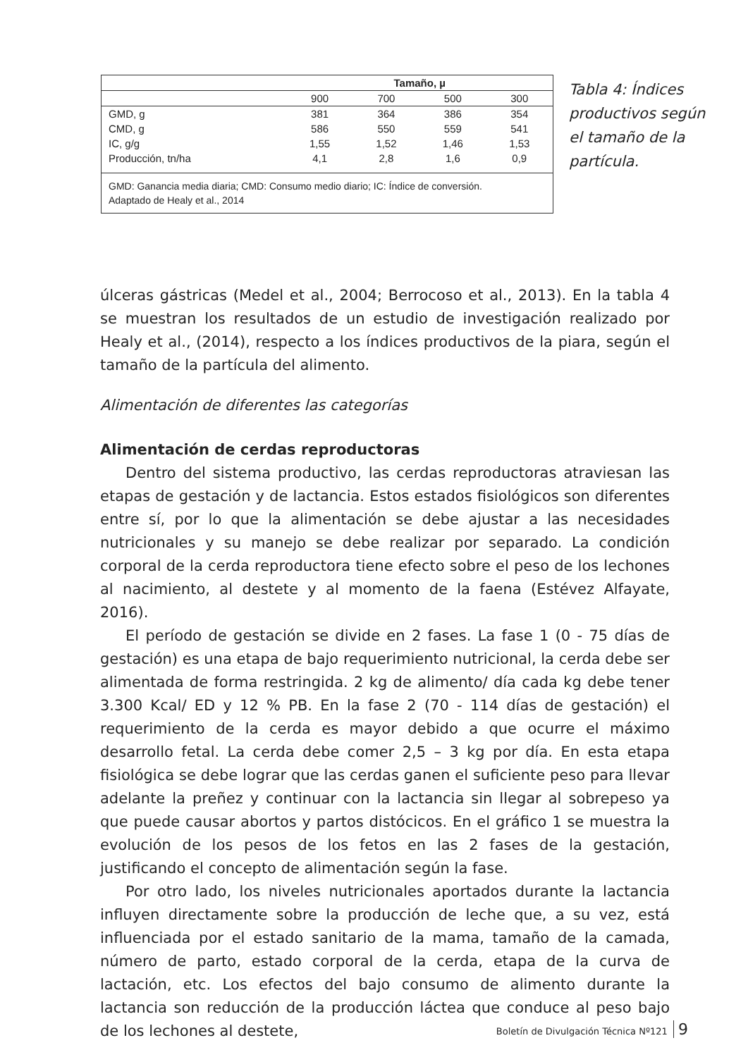| | Tamaño, µ | | | |
| --- | --- | --- | --- | --- |
| | 900 | 700 | 500 | 300 |
| GMD, g | 381 | 364 | 386 | 354 |
| CMD, g | 586 | 550 | 559 | 541 |
| IC, g/g | 1,55 | 1,52 | 1,46 | 1,53 |
| Producción, tn/ha | 4,1 | 2,8 | 1,6 | 0,9 |
GMD: Ganancia media diaria; CMD: Consumo medio diario; IC: Índice de conversión.
Adaptado de Healy et al., 2014
Tabla 4: Índices productivos según el tamaño de la partícula.
úlceras gástricas (Medel et al., 2004; Berrocoso et al., 2013). En la tabla 4 se muestran los resultados de un estudio de investigación realizado por Healy et al., (2014), respecto a los índices productivos de la piara, según el tamaño de la partícula del alimento.
Alimentación de diferentes las categorías
Alimentación de cerdas reproductoras
Dentro del sistema productivo, las cerdas reproductoras atraviesan las etapas de gestación y de lactancia. Estos estados fisiológicos son diferentes entre sí, por lo que la alimentación se debe ajustar a las necesidades nutricionales y su manejo se debe realizar por separado. La condición corporal de la cerda reproductora tiene efecto sobre el peso de los lechones al nacimiento, al destete y al momento de la faena (Estévez Alfayate, 2016).
El período de gestación se divide en 2 fases. La fase 1 (0 - 75 días de gestación) es una etapa de bajo requerimiento nutricional, la cerda debe ser alimentada de forma restringida. 2 kg de alimento/ día cada kg debe tener 3.300 Kcal/ ED y 12 % PB. En la fase 2 (70 - 114 días de gestación) el requerimiento de la cerda es mayor debido a que ocurre el máximo desarrollo fetal. La cerda debe comer 2,5 – 3 kg por día. En esta etapa fisiológica se debe lograr que las cerdas ganen el suficiente peso para llevar adelante la preñez y continuar con la lactancia sin llegar al sobrepeso ya que puede causar abortos y partos distócicos. En el gráfico 1 se muestra la evolución de los pesos de los fetos en las 2 fases de la gestación, justificando el concepto de alimentación según la fase.
Por otro lado, los niveles nutricionales aportados durante la lactancia influyen directamente sobre la producción de leche que, a su vez, está influenciada por el estado sanitario de la mama, tamaño de la camada, número de parto, estado corporal de la cerda, etapa de la curva de lactación, etc. Los efectos del bajo consumo de alimento durante la lactancia son reducción de la producción láctea que conduce al peso bajo de los lechones al destete,
Boletín de Divulgación Técnica Nº121 9